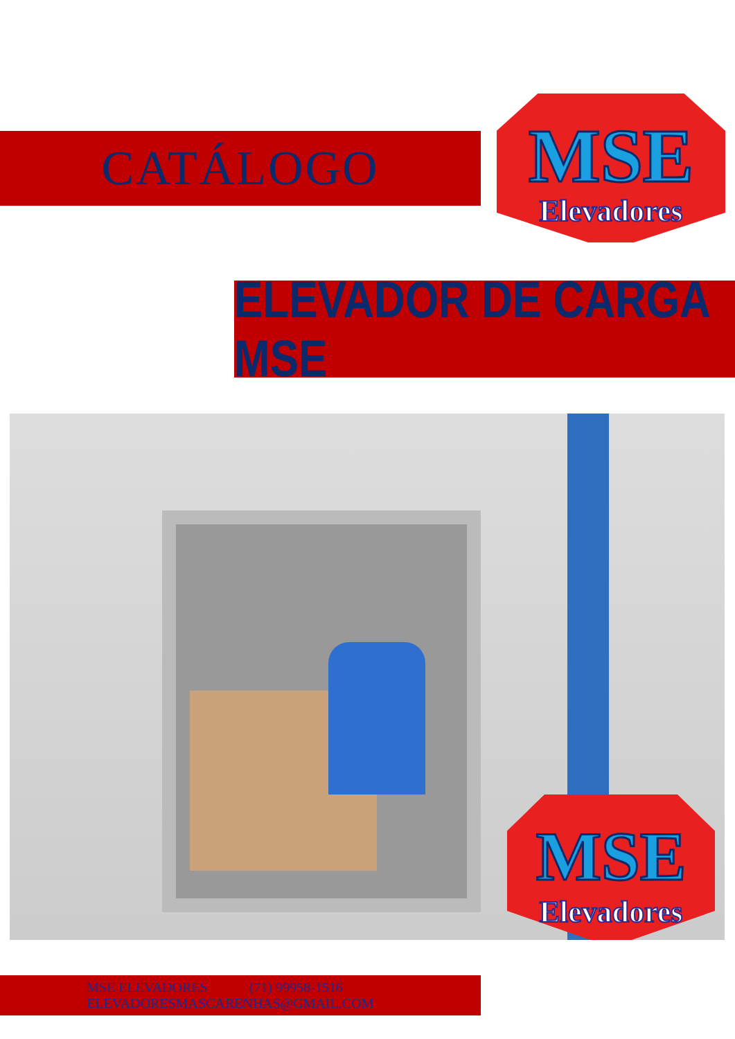CATÁLOGO
MSE
Elevadores
ELEVADOR DE CARGA MSE
MSE
Elevadores
MSE ELEVADORES (71) 99958-1516
ELEVADORESMASCARENHAS@GMAIL.COM